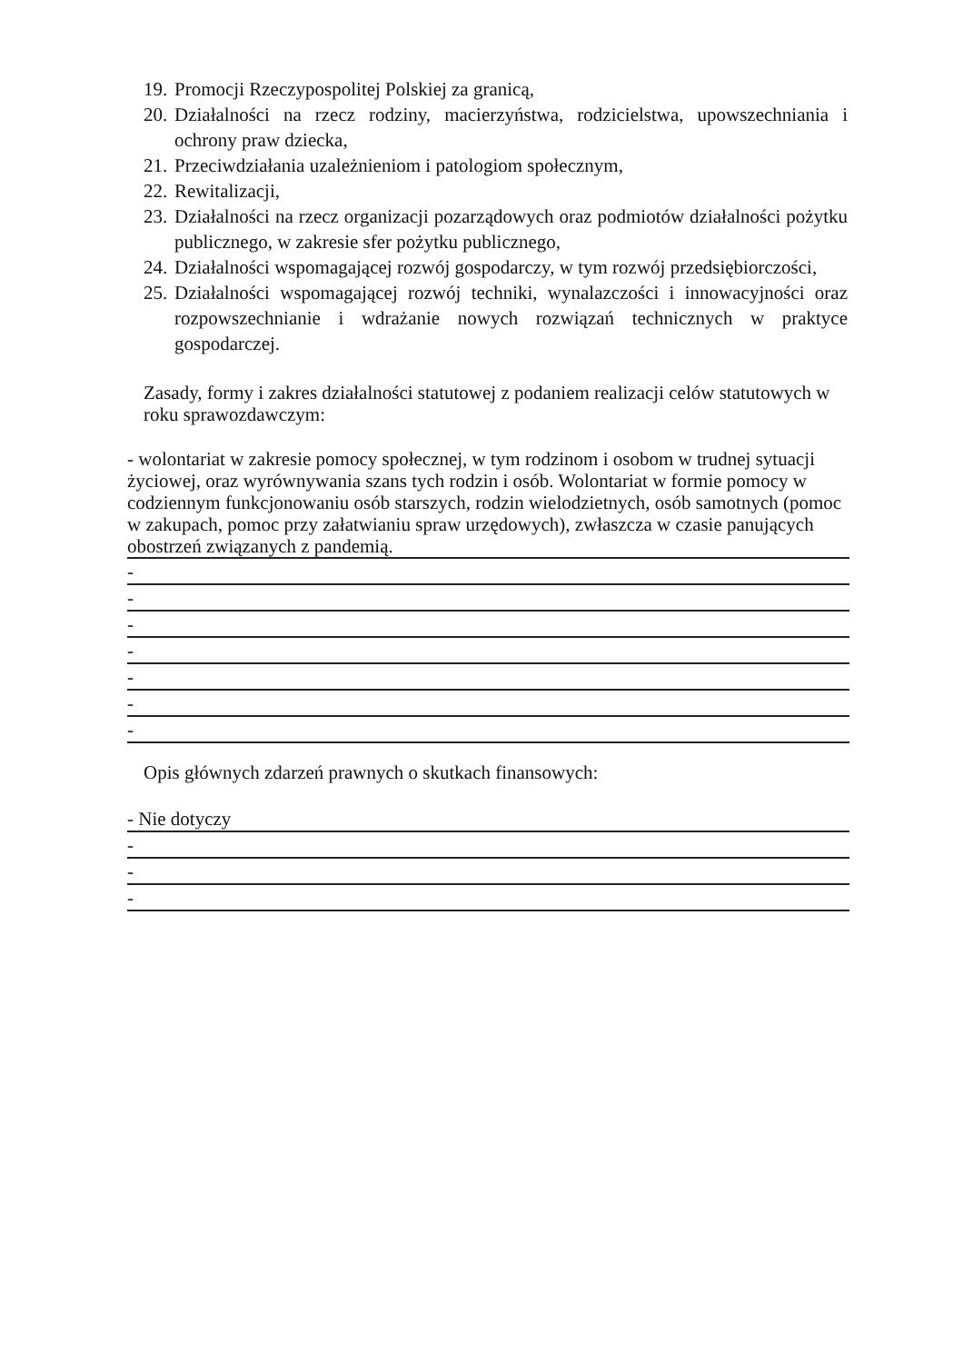19. Promocji Rzeczypospolitej Polskiej za granicą,
20. Działalności na rzecz rodziny, macierzyństwa, rodzicielstwa, upowszechniania i ochrony praw dziecka,
21. Przeciwdziałania uzależnieniom i patologiom społecznym,
22. Rewitalizacji,
23. Działalności na rzecz organizacji pozarządowych oraz podmiotów działalności pożytku publicznego, w zakresie sfer pożytku publicznego,
24. Działalności wspomagającej rozwój gospodarczy, w tym rozwój przedsiębiorczości,
25. Działalności wspomagającej rozwój techniki, wynalazczości i innowacyjności oraz rozpowszechnianie i wdrażanie nowych rozwiązań technicznych w praktyce gospodarczej.
Zasady, formy i zakres działalności statutowej z podaniem realizacji celów statutowych w roku sprawozdawczym:
- wolontariat w zakresie pomocy społecznej, w tym rodzinom i osobom w trudnej sytuacji życiowej, oraz wyrównywania szans tych rodzin i osób. Wolontariat w formie pomocy w codziennym funkcjonowaniu osób starszych, rodzin wielodzietnych, osób samotnych (pomoc w zakupach, pomoc przy załatwianiu spraw urzędowych), zwłaszcza w czasie panujących obostrzeń związanych z pandemią.
-
-
-
-
-
-
-
Opis głównych zdarzeń prawnych o skutkach finansowych:
- Nie dotyczy
-
-
-